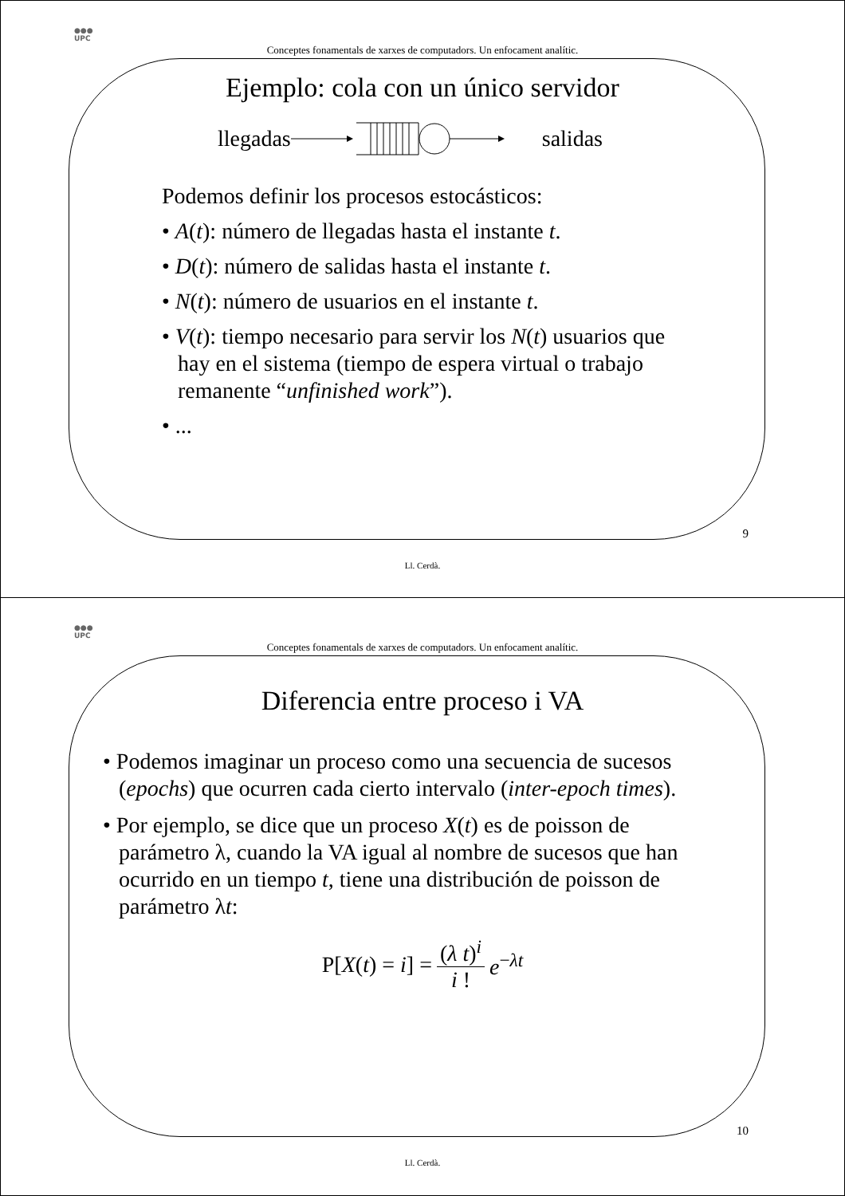●●●
UPC
Conceptes fonamentals de xarxes de computadors. Un enfocament analític.
Ejemplo: cola con un único servidor
llegadas salidas
Podemos definir los procesos estocásticos:
• A(t): número de llegadas hasta el instante t.
• D(t): número de salidas hasta el instante t.
• N(t): número de usuarios en el instante t.
• V(t): tiempo necesario para servir los N(t) usuarios que hay en el sistema (tiempo de espera virtual o trabajo remanente “unfinished work”).
• ...
9
Ll. Cerdà.
●●●
UPC
Conceptes fonamentals de xarxes de computadors. Un enfocament analític.
Diferencia entre proceso i VA
• Podemos imaginar un proceso como una secuencia de sucesos (epochs) que ocurren cada cierto intervalo (inter-epoch times).
• Por ejemplo, se dice que un proceso X(t) es de poisson de parámetro λ, cuando la VA igual al nombre de sucesos que han ocurrido en un tiempo t, tiene una distribución de poisson de parámetro λt:
P[X(t) = i] = (λ t)<sup>i</sup> i ! e<sup>−λt</sup>
10
Ll. Cerdà.